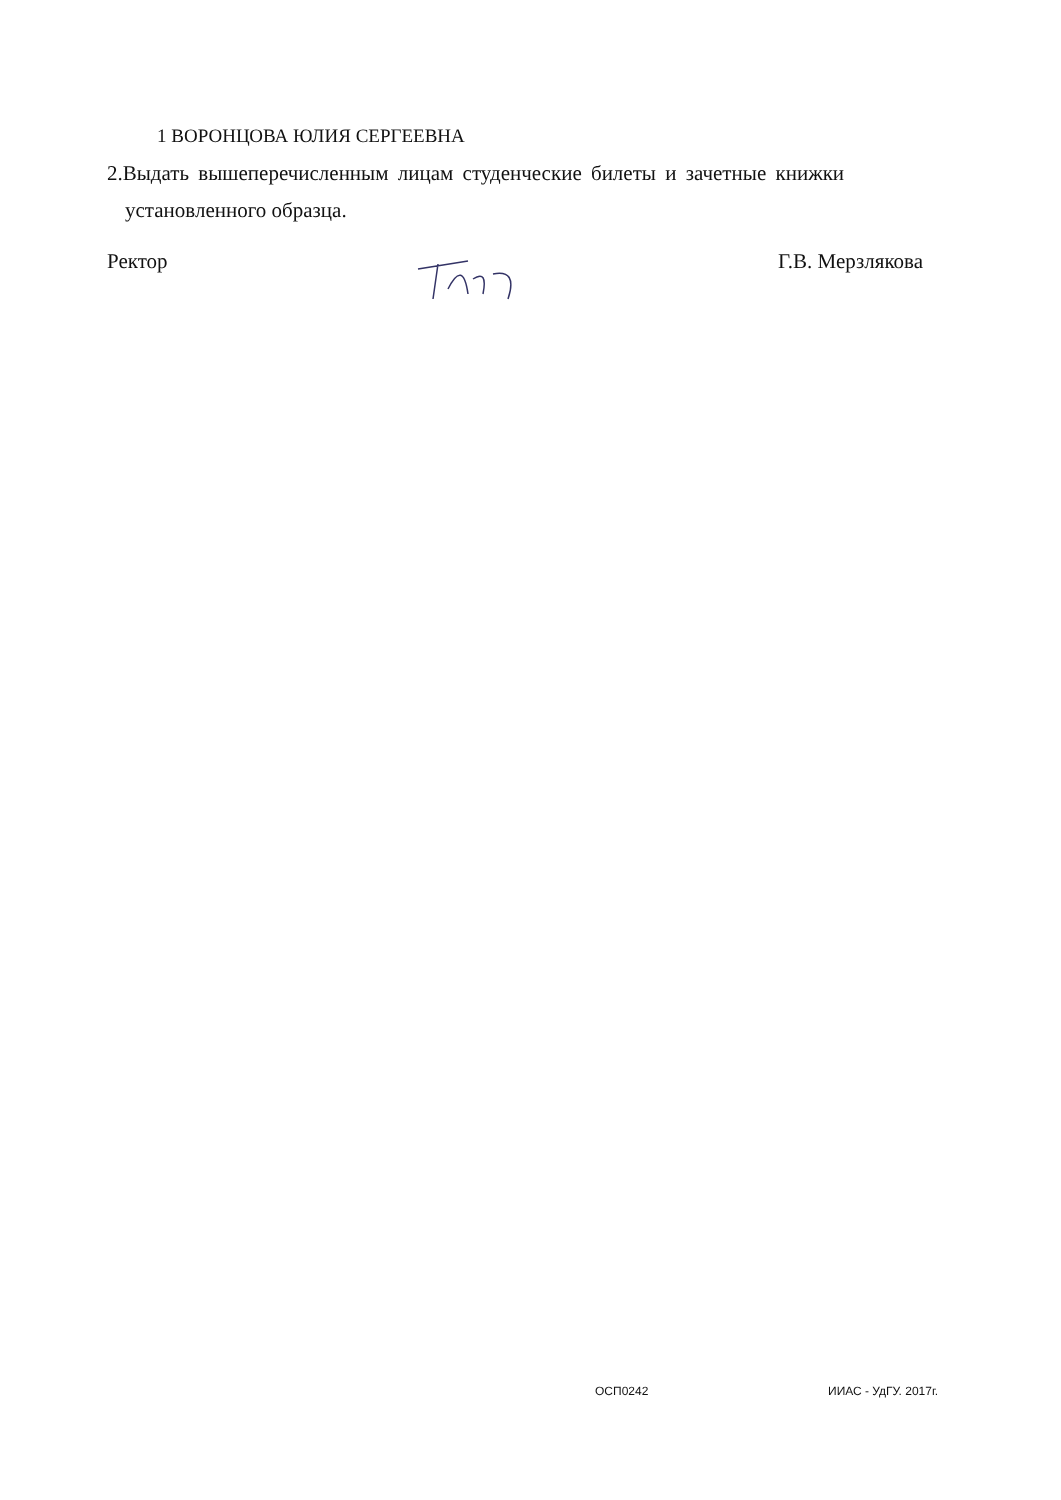1 ВОРОНЦОВА ЮЛИЯ СЕРГЕЕВНА
2.Выдать вышеперечисленным лицам студенческие билеты и зачетные книжки
установленного образца.
Ректор Г.В. Мерзлякова
ОСП0242 ИИАС - УдГУ. 2017г.